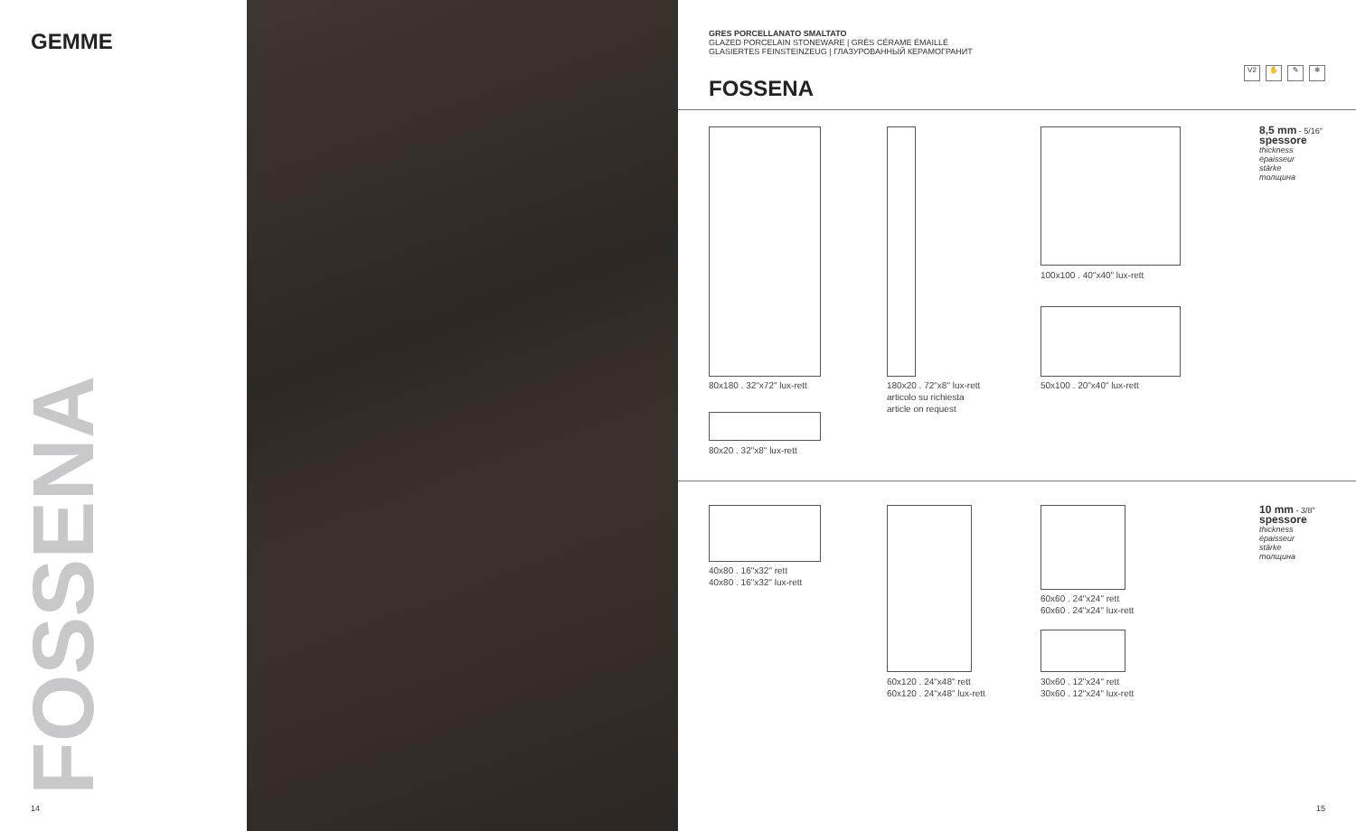GEMME
FOSSENA
14
GRES PORCELLANATO SMALTATO
GLAZED PORCELAIN STONEWARE | GRÈS CÉRAME ÉMAILLÉ
GLASIERTES FEINSTEINZEUG | ГЛАЗУРОВАННЫЙ КЕРАМОГРАНИТ
FOSSENA
V2 ✋ ✎ ❄
80x180 . 32"x72" lux-rett
80x20 . 32"x8" lux-rett
180x20 . 72"x8" lux-rett
articolo su richiesta
article on request
100x100 . 40"x40" lux-rett
50x100 . 20"x40" lux-rett
8,5 mm - 5/16"
spessore
thickness
épaisseur
stärke
толщина
40x80 . 16"x32" rett
40x80 . 16"x32" lux-rett
60x120 . 24"x48" rett
60x120 . 24"x48" lux-rett
60x60 . 24"x24" rett
60x60 . 24"x24" lux-rett
30x60 . 12"x24" rett
30x60 . 12"x24" lux-rett
10 mm - 3/8"
spessore
thickness
épaisseur
stärke
толщина
15